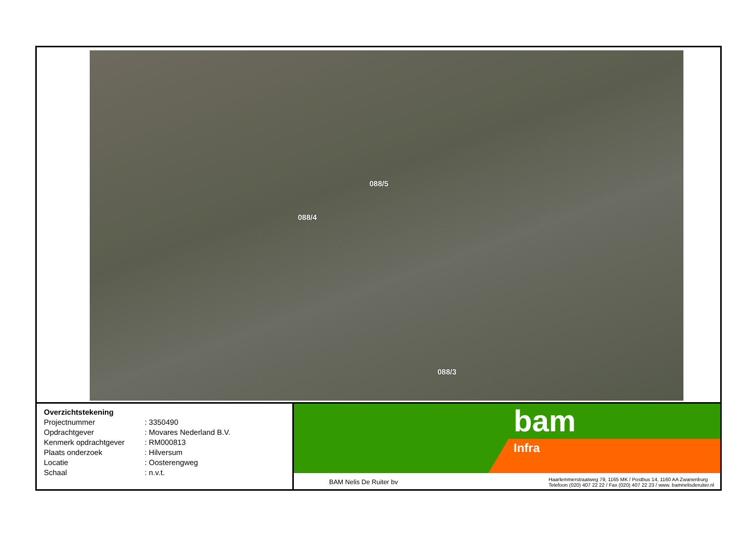088/5
088/4
088/3
| Overzichtstekening | |
| Projectnummer | : 3350490 |
| Opdrachtgever | : Movares Nederland B.V. |
| Kenmerk opdrachtgever | : RM000813 |
| Plaats onderzoek | : Hilversum |
| Locatie | : Oosterengweg |
| Schaal | : n.v.t. |
bam
Infra
BAM Nelis De Ruiter bv Haarlemmerstraatweg 79, 1165 MK / Postbus 14, 1160 AA Zwanenburg
Telefoon (020) 407 22 22 / Fax (020) 407 22 23 / www. bamnelisderuiter.nl